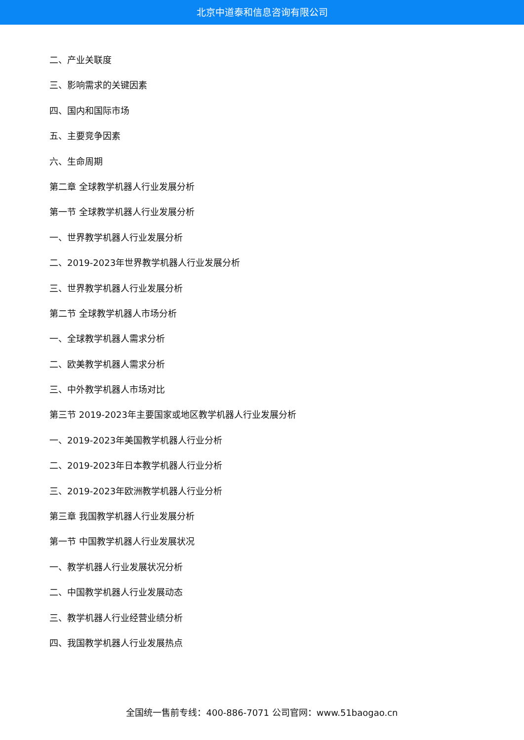北京中道泰和信息咨询有限公司
二、产业关联度
三、影响需求的关键因素
四、国内和国际市场
五、主要竞争因素
六、生命周期
第二章 全球教学机器人行业发展分析
第一节 全球教学机器人行业发展分析
一、世界教学机器人行业发展分析
二、2019-2023年世界教学机器人行业发展分析
三、世界教学机器人行业发展分析
第二节 全球教学机器人市场分析
一、全球教学机器人需求分析
二、欧美教学机器人需求分析
三、中外教学机器人市场对比
第三节 2019-2023年主要国家或地区教学机器人行业发展分析
一、2019-2023年美国教学机器人行业分析
二、2019-2023年日本教学机器人行业分析
三、2019-2023年欧洲教学机器人行业分析
第三章 我国教学机器人行业发展分析
第一节 中国教学机器人行业发展状况
一、教学机器人行业发展状况分析
二、中国教学机器人行业发展动态
三、教学机器人行业经营业绩分析
四、我国教学机器人行业发展热点
全国统一售前专线：400-886-7071 公司官网：www.51baogao.cn